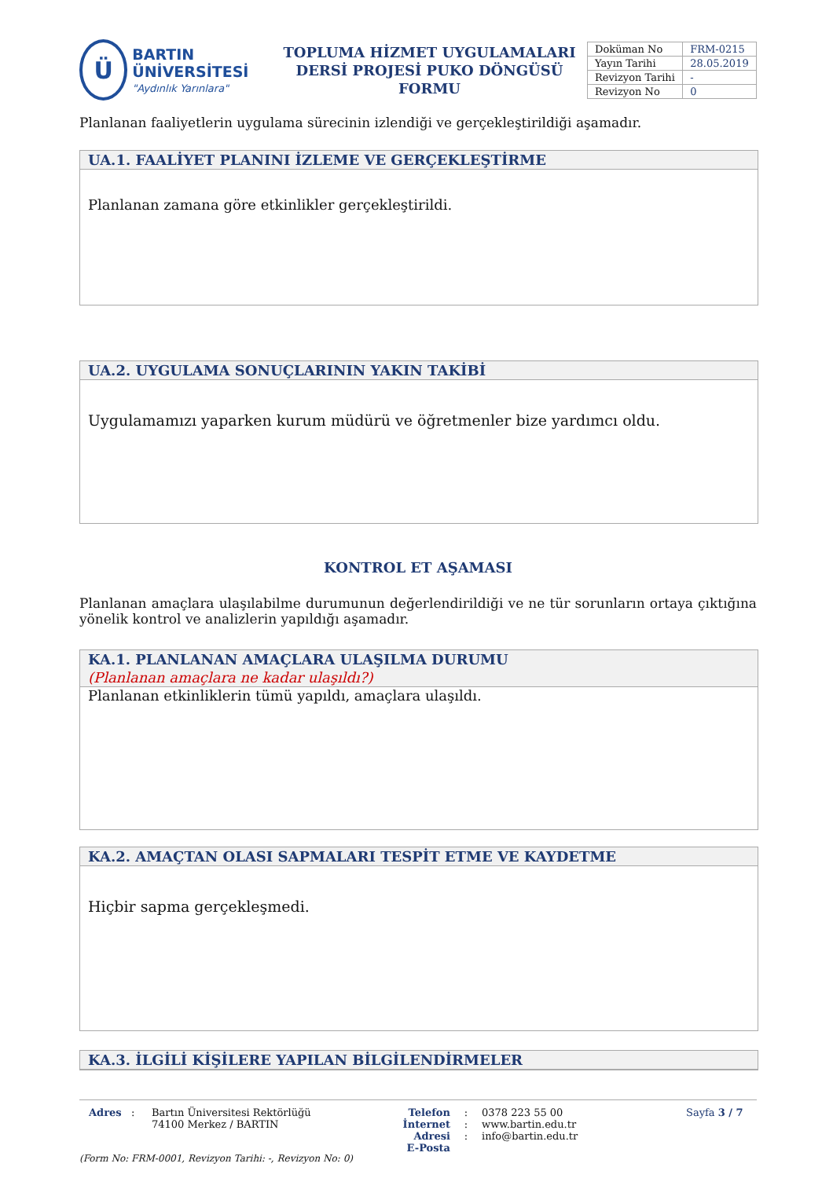Ü
BARTIN ÜNİVERSİTESİ
"Aydınlık Yarınlara"
TOPLUMA HİZMET UYGULAMALARI
DERSİ PROJESİ PUKO DÖNGÜSÜ FORMU
| Doküman No | FRM-0215 |
| Yayın Tarihi | 28.05.2019 |
| Revizyon Tarihi | - |
| Revizyon No | 0 |
Planlanan faaliyetlerin uygulama sürecinin izlendiği ve gerçekleştirildiği aşamadır.
UA.1. FAALİYET PLANINI İZLEME VE GERÇEKLEŞTİRME
Planlanan zamana göre etkinlikler gerçekleştirildi.
UA.2. UYGULAMA SONUÇLARININ YAKIN TAKİBİ
Uygulamamızı yaparken kurum müdürü ve öğretmenler bize yardımcı oldu.
KONTROL ET AŞAMASI
Planlanan amaçlara ulaşılabilme durumunun değerlendirildiği ve ne tür sorunların ortaya çıktığına yönelik kontrol ve analizlerin yapıldığı aşamadır.
KA.1. PLANLANAN AMAÇLARA ULAŞILMA DURUMU
(Planlanan amaçlara ne kadar ulaşıldı?)
Planlanan etkinliklerin tümü yapıldı, amaçlara ulaşıldı.
KA.2. AMAÇTAN OLASI SAPMALARI TESPİT ETME VE KAYDETME
Hiçbir sapma gerçekleşmedi.
KA.3. İLGİLİ KİŞİLERE YAPILAN BİLGİLENDİRMELER
Adres : Bartın Üniversitesi Rektörlüğü
74100 Merkez / BARTIN
Telefon
İnternet Adresi
E-Posta
:
:
:
0378 223 55 00
www.bartin.edu.tr
info@bartin.edu.tr
Sayfa 3 / 7
(Form No: FRM-0001, Revizyon Tarihi: -, Revizyon No: 0)